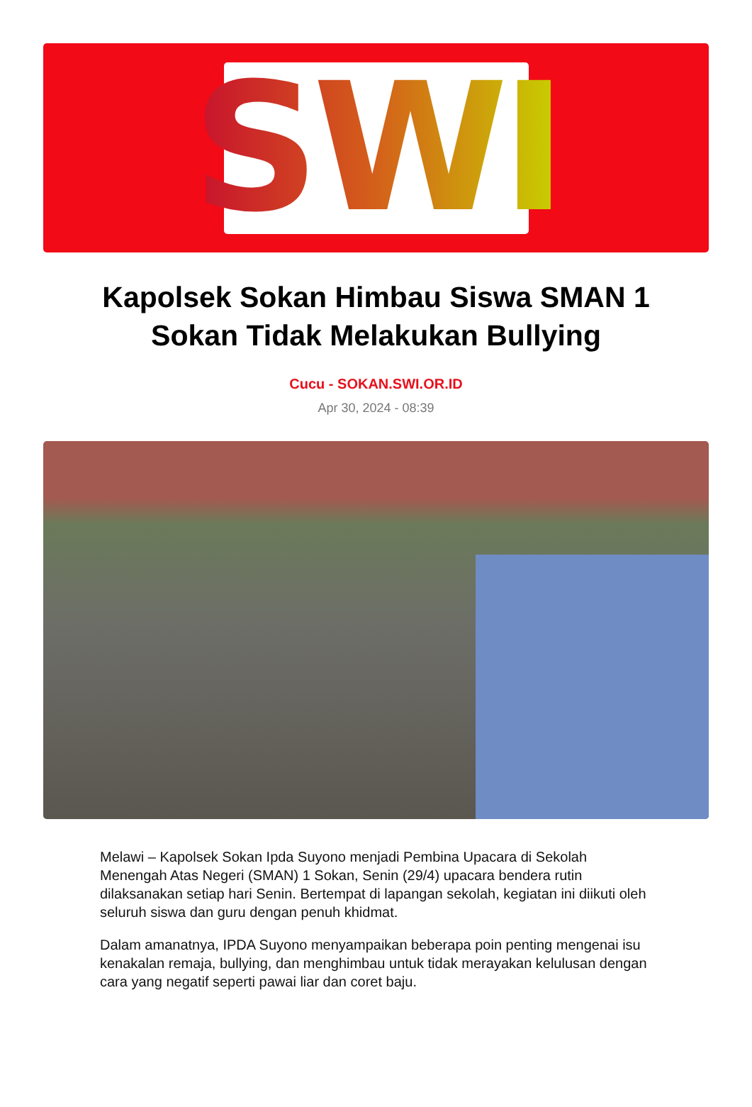SWI
Kapolsek Sokan Himbau Siswa SMAN 1 Sokan Tidak Melakukan Bullying
Cucu - SOKAN.SWI.OR.ID
Apr 30, 2024 - 08:39
Melawi – Kapolsek Sokan Ipda Suyono menjadi Pembina Upacara di Sekolah Menengah Atas Negeri (SMAN) 1 Sokan, Senin (29/4) upacara bendera rutin dilaksanakan setiap hari Senin. Bertempat di lapangan sekolah, kegiatan ini diikuti oleh seluruh siswa dan guru dengan penuh khidmat.
Dalam amanatnya, IPDA Suyono menyampaikan beberapa poin penting mengenai isu kenakalan remaja, bullying, dan menghimbau untuk tidak merayakan kelulusan dengan cara yang negatif seperti pawai liar dan coret baju.